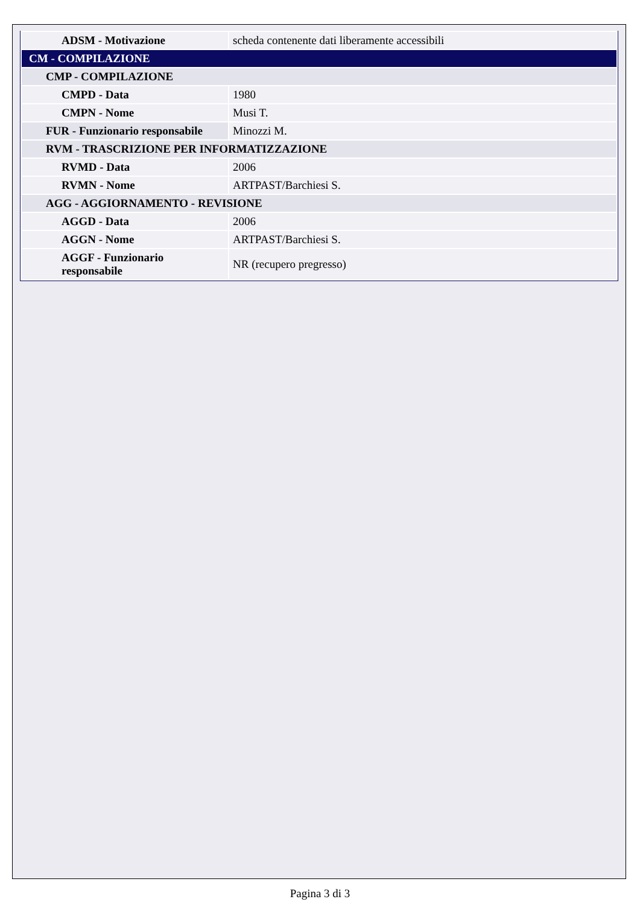| ADSM - Motivazione | scheda contenente dati liberamente accessibili |
| CM - COMPILAZIONE | |
| CMP - COMPILAZIONE | |
| CMPD - Data | 1980 |
| CMPN - Nome | Musi T. |
| FUR - Funzionario responsabile | Minozzi M. |
| RVM - TRASCRIZIONE PER INFORMATIZZAZIONE | |
| RVMD - Data | 2006 |
| RVMN - Nome | ARTPAST/Barchiesi S. |
| AGG - AGGIORNAMENTO - REVISIONE | |
| AGGD - Data | 2006 |
| AGGN - Nome | ARTPAST/Barchiesi S. |
| AGGF - Funzionario responsabile | NR (recupero pregresso) |
Pagina 3 di 3